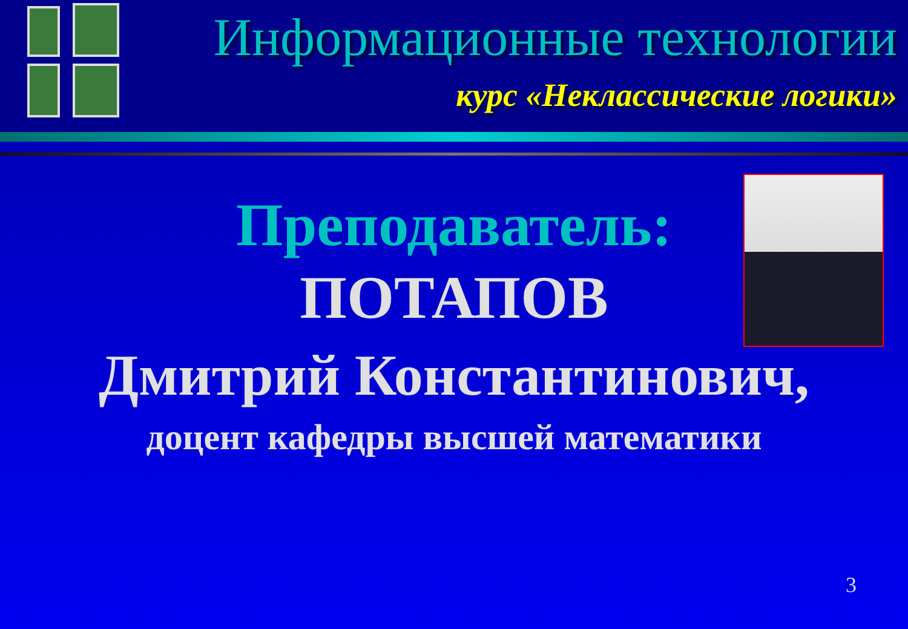Информационные технологии
курс «Неклассические логики»
Преподаватель:
ПОТАПОВ
Дмитрий Константинович,
доцент кафедры высшей математики
3